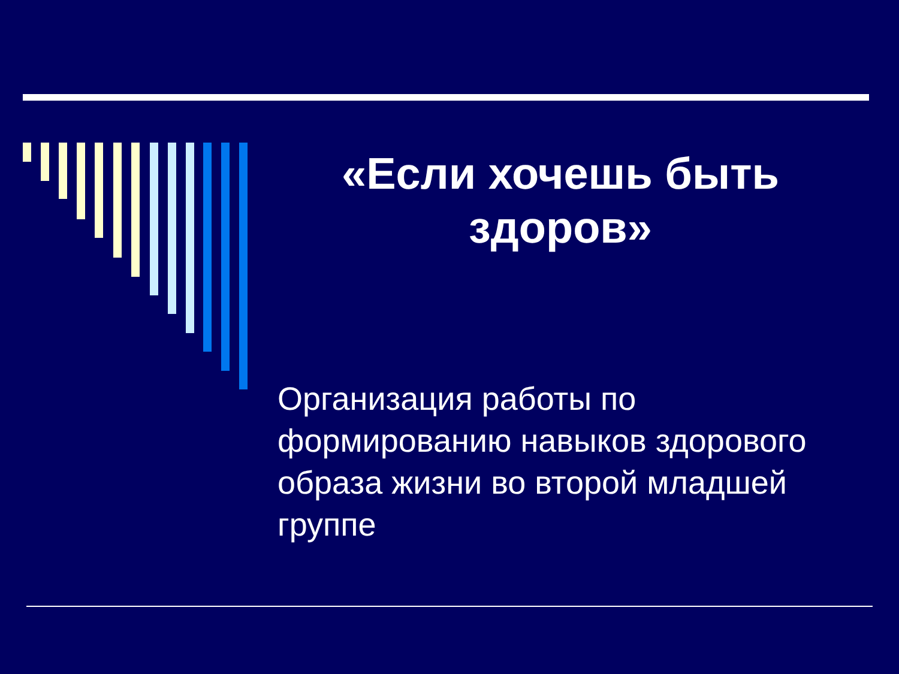«Если хочешь быть здоров»
Организация работы по формированию навыков здорового образа жизни во второй младшей группе